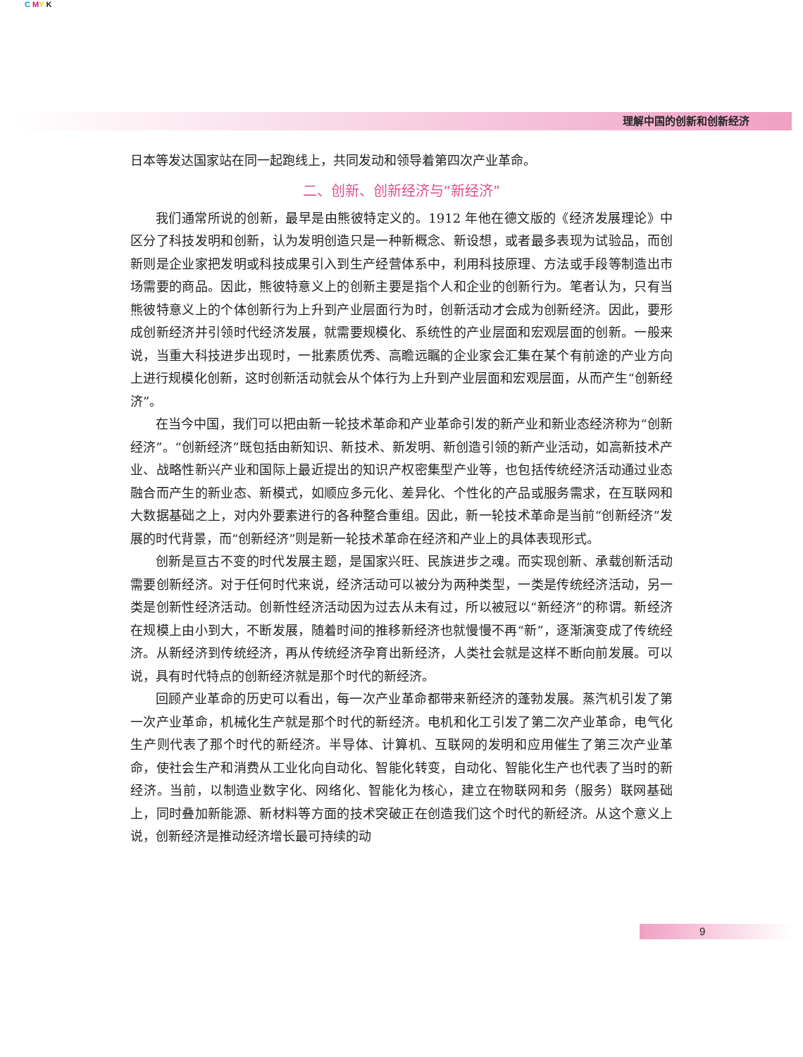C MY K
理解中国的创新和创新经济
日本等发达国家站在同一起跑线上，共同发动和领导着第四次产业革命。
二、创新、创新经济与“新经济”
我们通常所说的创新，最早是由熊彼特定义的。1912 年他在德文版的《经济发展理论》中区分了科技发明和创新，认为发明创造只是一种新概念、新设想，或者最多表现为试验品，而创新则是企业家把发明或科技成果引入到生产经营体系中，利用科技原理、方法或手段等制造出市场需要的商品。因此，熊彼特意义上的创新主要是指个人和企业的创新行为。笔者认为，只有当熊彼特意义上的个体创新行为上升到产业层面行为时，创新活动才会成为创新经济。因此，要形成创新经济并引领时代经济发展，就需要规模化、系统性的产业层面和宏观层面的创新。一般来说，当重大科技进步出现时，一批素质优秀、高瞻远瞩的企业家会汇集在某个有前途的产业方向上进行规模化创新，这时创新活动就会从个体行为上升到产业层面和宏观层面，从而产生“创新经济”。
在当今中国，我们可以把由新一轮技术革命和产业革命引发的新产业和新业态经济称为“创新经济”。“创新经济”既包括由新知识、新技术、新发明、新创造引领的新产业活动，如高新技术产业、战略性新兴产业和国际上最近提出的知识产权密集型产业等，也包括传统经济活动通过业态融合而产生的新业态、新模式，如顺应多元化、差异化、个性化的产品或服务需求，在互联网和大数据基础之上，对内外要素进行的各种整合重组。因此，新一轮技术革命是当前“创新经济”发展的时代背景，而“创新经济”则是新一轮技术革命在经济和产业上的具体表现形式。
创新是亘古不变的时代发展主题，是国家兴旺、民族进步之魂。而实现创新、承载创新活动需要创新经济。对于任何时代来说，经济活动可以被分为两种类型，一类是传统经济活动，另一类是创新性经济活动。创新性经济活动因为过去从未有过，所以被冠以“新经济”的称谓。新经济在规模上由小到大，不断发展，随着时间的推移新经济也就慢慢不再“新”，逐渐演变成了传统经济。从新经济到传统经济，再从传统经济孕育出新经济，人类社会就是这样不断向前发展。可以说，具有时代特点的创新经济就是那个时代的新经济。
回顾产业革命的历史可以看出，每一次产业革命都带来新经济的蓬勃发展。蒸汽机引发了第一次产业革命，机械化生产就是那个时代的新经济。电机和化工引发了第二次产业革命，电气化生产则代表了那个时代的新经济。半导体、计算机、互联网的发明和应用催生了第三次产业革命，使社会生产和消费从工业化向自动化、智能化转变，自动化、智能化生产也代表了当时的新经济。当前，以制造业数字化、网络化、智能化为核心，建立在物联网和务（服务）联网基础上，同时叠加新能源、新材料等方面的技术突破正在创造我们这个时代的新经济。从这个意义上说，创新经济是推动经济增长最可持续的动
9